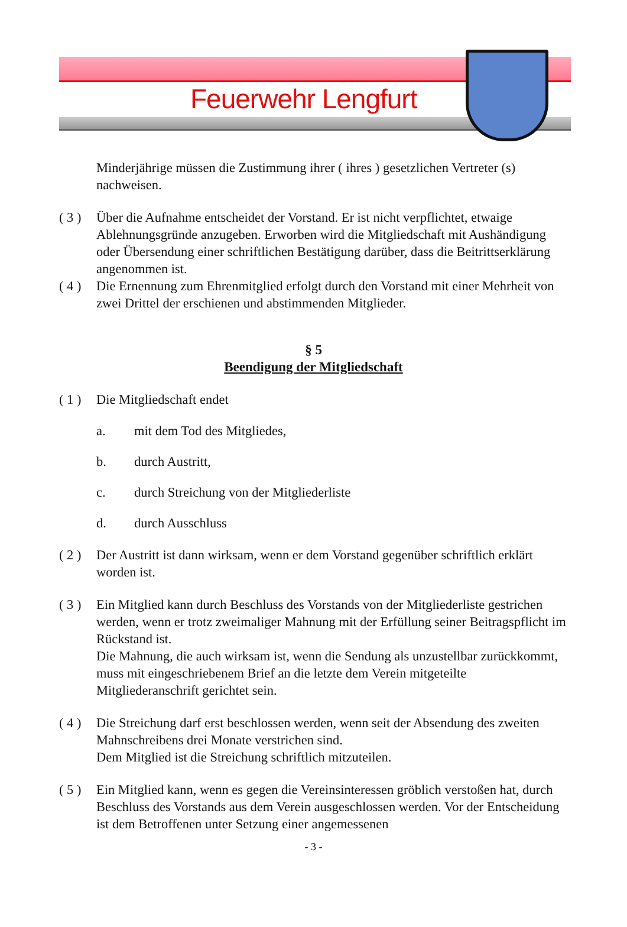Feuerwehr Lengfurt
Minderjährige müssen die Zustimmung ihrer ( ihres ) gesetzlichen Vertreter (s) nachweisen.
( 3 )
Über die Aufnahme entscheidet der Vorstand. Er ist nicht verpflichtet, etwaige Ablehnungsgründe anzugeben. Erworben wird die Mitgliedschaft mit Aushändigung oder Übersendung einer schriftlichen Bestätigung darüber, dass die Beitrittserklärung angenommen ist.
( 4 )
Die Ernennung zum Ehrenmitglied erfolgt durch den Vorstand mit einer Mehrheit von zwei Drittel der erschienen und abstimmenden Mitglieder.
§ 5
Beendigung der Mitgliedschaft
( 1 )
Die Mitgliedschaft endet
a. mit dem Tod des Mitgliedes,
b. durch Austritt,
c. durch Streichung von der Mitgliederliste
d. durch Ausschluss
( 2 )
Der Austritt ist dann wirksam, wenn er dem Vorstand gegenüber schriftlich erklärt worden ist.
( 3 )
Ein Mitglied kann durch Beschluss des Vorstands von der Mitgliederliste gestrichen werden, wenn er trotz zweimaliger Mahnung mit der Erfüllung seiner Beitragspflicht im Rückstand ist.
Die Mahnung, die auch wirksam ist, wenn die Sendung als unzustellbar zurückkommt, muss mit eingeschriebenem Brief an die letzte dem Verein mitgeteilte Mitgliederanschrift gerichtet sein.
( 4 )
Die Streichung darf erst beschlossen werden, wenn seit der Absendung des zweiten Mahnschreibens drei Monate verstrichen sind.
Dem Mitglied ist die Streichung schriftlich mitzuteilen.
( 5 )
Ein Mitglied kann, wenn es gegen die Vereinsinteressen gröblich verstoßen hat, durch Beschluss des Vorstands aus dem Verein ausgeschlossen werden. Vor der Entscheidung ist dem Betroffenen unter Setzung einer angemessenen
- 3 -